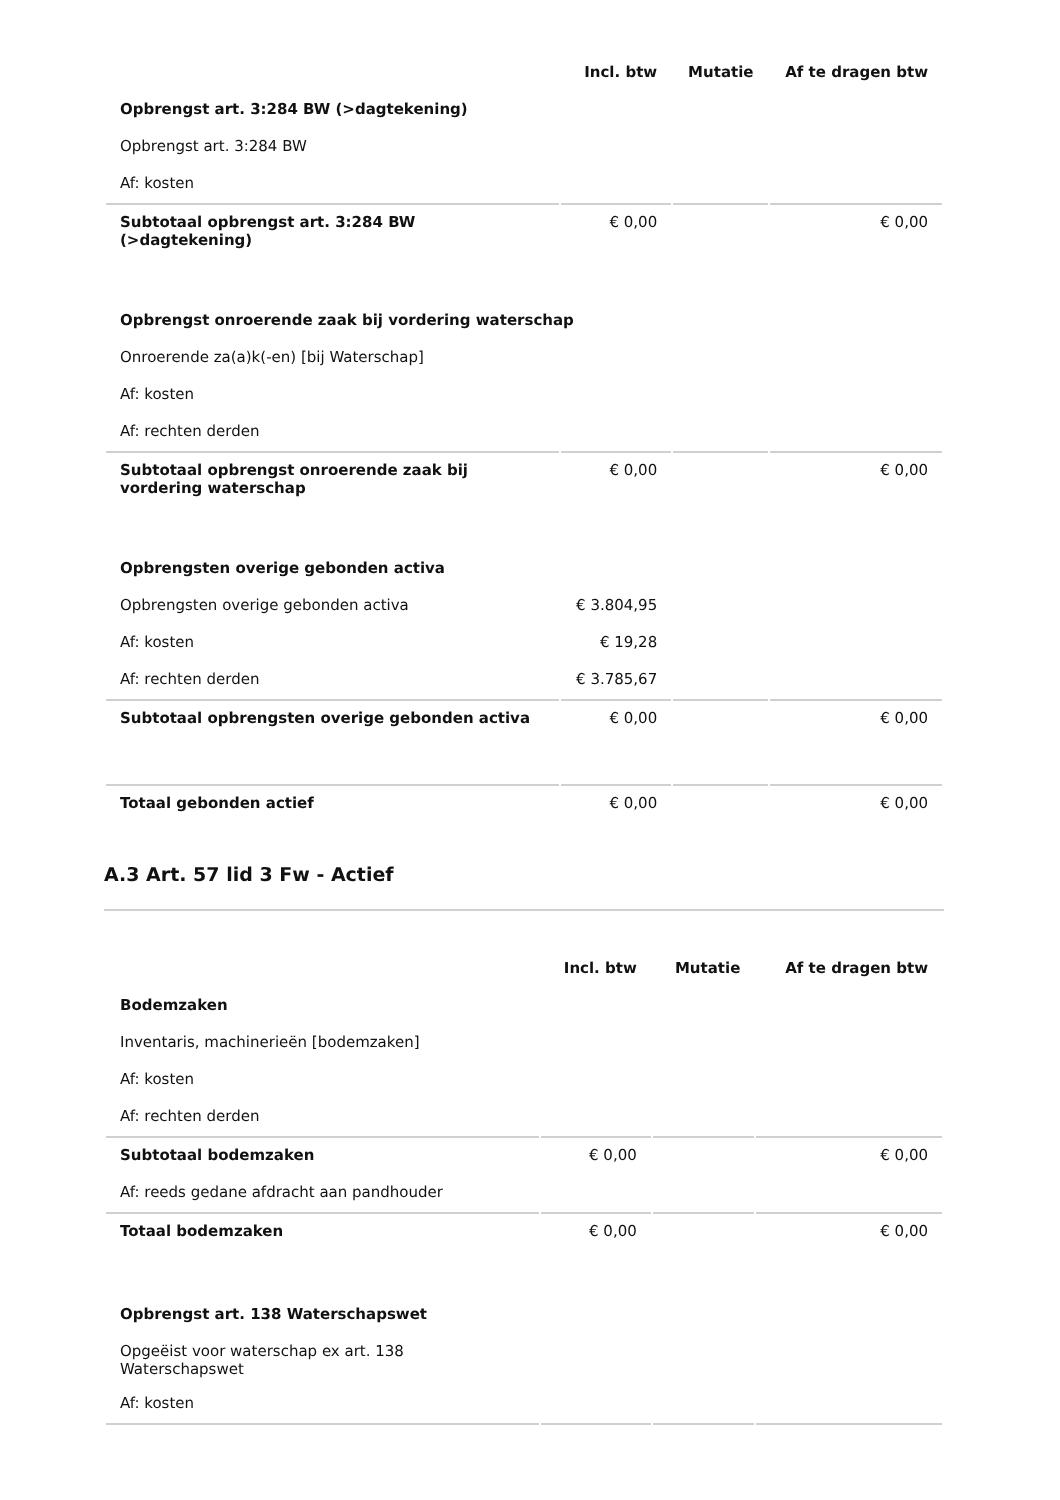| | Incl. btw | Mutatie | Af te dragen btw |
| --- | --- | --- | --- |
| Opbrengst art. 3:284 BW (>dagtekening) | | | |
| Opbrengst art. 3:284 BW | | | |
| Af: kosten | | | |
| Subtotaal opbrengst art. 3:284 BW (>dagtekening) | € 0,00 | | € 0,00 |
| Opbrengst onroerende zaak bij vordering waterschap | | | |
| Onroerende za(a)k(-en) [bij Waterschap] | | | |
| Af: kosten | | | |
| Af: rechten derden | | | |
| Subtotaal opbrengst onroerende zaak bij vordering waterschap | € 0,00 | | € 0,00 |
| Opbrengsten overige gebonden activa | | | |
| Opbrengsten overige gebonden activa | € 3.804,95 | | |
| Af: kosten | € 19,28 | | |
| Af: rechten derden | € 3.785,67 | | |
| Subtotaal opbrengsten overige gebonden activa | € 0,00 | | € 0,00 |
| Totaal gebonden actief | € 0,00 | | € 0,00 |
A.3 Art. 57 lid 3 Fw - Actief
| | Incl. btw | Mutatie | Af te dragen btw |
| --- | --- | --- | --- |
| Bodemzaken | | | |
| Inventaris, machinerieën [bodemzaken] | | | |
| Af: kosten | | | |
| Af: rechten derden | | | |
| Subtotaal bodemzaken | € 0,00 | | € 0,00 |
| Af: reeds gedane afdracht aan pandhouder | | | |
| Totaal bodemzaken | € 0,00 | | € 0,00 |
| Opbrengst art. 138 Waterschapswet | | | |
| Opgeëist voor waterschap ex art. 138 Waterschapswet | | | |
| Af: kosten | | | |